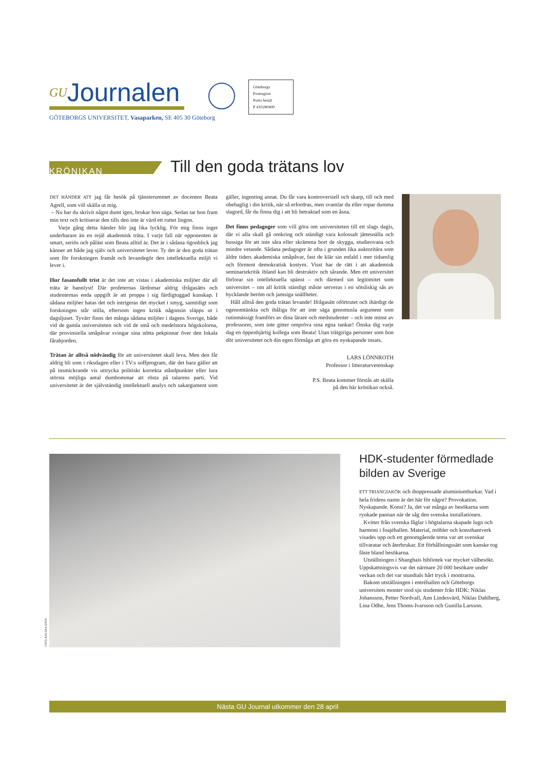GUJournalen
GÖTEBORGS UNIVERSITET, Vasaparken, SE 405 30 Göteborg
Göteborgs
Postregion
Porto betalt
P 410280400
KRÖNIKAN Till den goda trätans lov
DET HÄNDER ATT jag får besök på tjänsterummet av docenten Beata Agrell, som vill skälla ut mig.
– Nu har du skrivit något dumt igen, brukar hon säga. Sedan tar hon fram min text och kritiserar den tills den inte är värd ett ruttet lingon.
Varje gång detta händer blir jag lika lycklig. För mig finns inget underbarare än en rejäl akademisk träta. I varje fall när opponenten är smart, seriös och påläst som Beata alltid är. Det är i sådana ögonblick jag känner att både jag själv och universitetet lever. Ty det är den goda trätan som för forskningen framåt och levandegör den intellektuella miljö vi lever i.
Hur fasansfullt trist är det inte att vistas i akademiska miljöer där all träta är bannlyst! Där profeternas lärdomar aldrig ifrågasätts och studenternas enda uppgift är att proppa i sig färdigtuggad kunskap. I sådana miljöer hatas det och intrigeras det mycket i smyg, samtidigt som forskningen står stilla, eftersom ingen kritik någonsin släpps ut i dagsljuset. Tyvärr finns det många sådana miljöer i dagens Sverige, både vid de gamla universiteten och vid de små och medelstora högskolorna, där provinsiella småpåvar svingar sina nötta pekpinnar över den lokala fårahjorden.
Trätan är alltså nödvändig för att universitetet skall leva. Men den får aldrig bli som i riksdagen eller i TV:s soffprogram, där det bara gäller att på insmickrande vis uttrycka politiskt korrekta ståndpunkter eller lura största möjliga antal dumbommar att rösta på talarens parti. Vid universitetet är det självständig intellektuell analys och sakargument som gäller, ingenting annat. Du får vara kontroversiell och skarp, till och med obehaglig i din kritik, när så erfordras, men svamlar du eller ropar dumma slagord, får du finna dig i att bli betraktad som en åsna.
Det finns pedagoger som vill göra om universiteten till ett slags dagis, där vi alla skall gå omkring och ständigt vara kolossalt jättesnälla och bussiga för att inte såra eller skrämma bort de skygga, studieovana och mindre vetande. Sådana pedagoger är ofta i grunden lika auktoritära som äldre tiders akademiska småpåvar, fast de klär sin enfald i mer tidsenlig och förment demokratisk kostym. Visst har de rätt i att akademisk seminariekritik ibland kan bli destruktiv och sårande. Men ett universitet förlorar sin intellektuella spänst – och därmed sin legitimitet som universitet – om all kritik ständigt måste serveras i en sötsliskig sås av hycklande beröm och jamsiga snällheter.
Håll alltså den goda trätan levande! Ifrågasätt oförtrutet och ihärdigt de ogenomtänkta och ihåliga för att inte säga genomusla argument som rutinmässigt framförs av dina lärare och medstudenter – och inte minst av professorer, som inte gitter ompröva sina egna tankar! Önska dig varje dag en öppenhjärtig kollega som Beata! Utan trätgiriga personer som hon dör universitetet och din egen förmåga att göra en nyskapande insats.
LARS LÖNNROTH
Professor i litteraturvetenskap
P.S. Beata kommer förstås att skälla
på den här krönikan också.
FOTO: ÅSA DAHLGREN
HDK-studenter förmedlade bilden av Sverige
ETT TRIANGIAKÖK och ihoppressade aluminiumburkar. Vad i hela fridens namn är det här för något? Provokation. Nyskapande. Konst? Ja, det var många av besökarna som rynkade pannan när de såg den svenska installationen.
Kvitter från svenska fåglar i högtalarna skapade lugn och harmoni i foajéhallen. Material, möbler och konsthantverk visades upp och ett genomgående tema var att svenskar tillvaratar och återbrukar. Ett förhållningssätt som kanske tog fäste bland besökarna.
Utställningen i Shanghais bibliotek var mycket välbesökt. Uppskattningsvis var det närmare 20 000 besökare under veckan och det var stundtals hårt tryck i montrarna.
Bakom utställningen i entréhallen och Göteborgs universitets monter stod sju studenter från HDK: Niklas Johansson, Petter Nordvall, Ann Lindesvärd, Niklas Dahlberg, Lina Odhe, Jens Thoms-Ivarsson och Gunilla Larsson.
Nästa GU Journal utkommer den 28 april